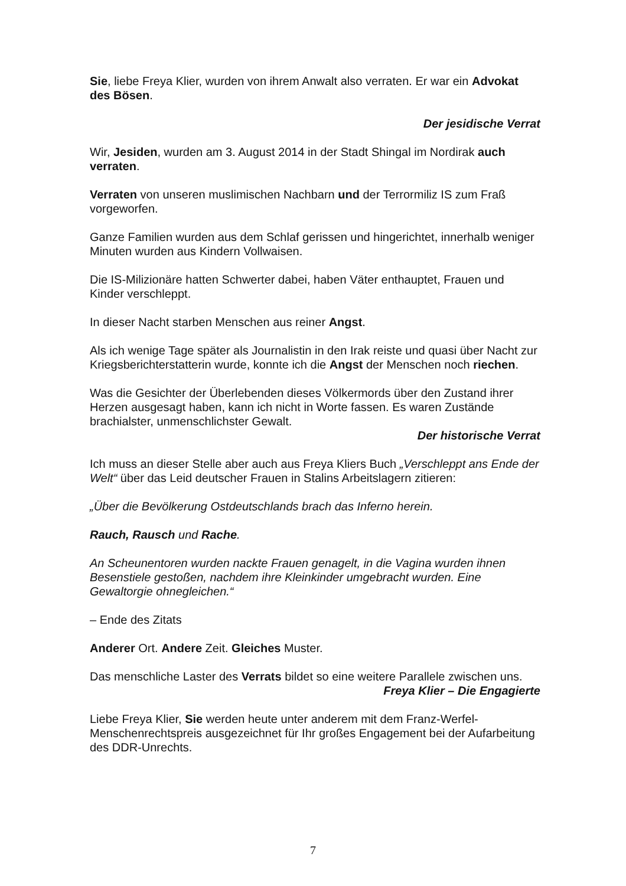Sie, liebe Freya Klier, wurden von ihrem Anwalt also verraten. Er war ein Advokat des Bösen.
Der jesidische Verrat
Wir, Jesiden, wurden am 3. August 2014 in der Stadt Shingal im Nordirak auch verraten.
Verraten von unseren muslimischen Nachbarn und der Terrormiliz IS zum Fraß vorgeworfen.
Ganze Familien wurden aus dem Schlaf gerissen und hingerichtet, innerhalb weniger Minuten wurden aus Kindern Vollwaisen.
Die IS-Milizionäre hatten Schwerter dabei, haben Väter enthauptet, Frauen und Kinder verschleppt.
In dieser Nacht starben Menschen aus reiner Angst.
Als ich wenige Tage später als Journalistin in den Irak reiste und quasi über Nacht zur Kriegsberichterstatterin wurde, konnte ich die Angst der Menschen noch riechen.
Was die Gesichter der Überlebenden dieses Völkermords über den Zustand ihrer Herzen ausgesagt haben, kann ich nicht in Worte fassen. Es waren Zustände brachialster, unmenschlichster Gewalt.
Der historische Verrat
Ich muss an dieser Stelle aber auch aus Freya Kliers Buch „Verschleppt ans Ende der Welt“ über das Leid deutscher Frauen in Stalins Arbeitslagern zitieren:
„Über die Bevölkerung Ostdeutschlands brach das Inferno herein.
Rauch, Rausch und Rache.
An Scheunentoren wurden nackte Frauen genagelt, in die Vagina wurden ihnen Besenstiele gestoßen, nachdem ihre Kleinkinder umgebracht wurden. Eine Gewaltorgie ohnegleichen.“
– Ende des Zitats
Anderer Ort. Andere Zeit. Gleiches Muster.
Das menschliche Laster des Verrats bildet so eine weitere Parallele zwischen uns.
Freya Klier – Die Engagierte
Liebe Freya Klier, Sie werden heute unter anderem mit dem Franz-Werfel-Menschenrechtspreis ausgezeichnet für Ihr großes Engagement bei der Aufarbeitung des DDR-Unrechts.
7